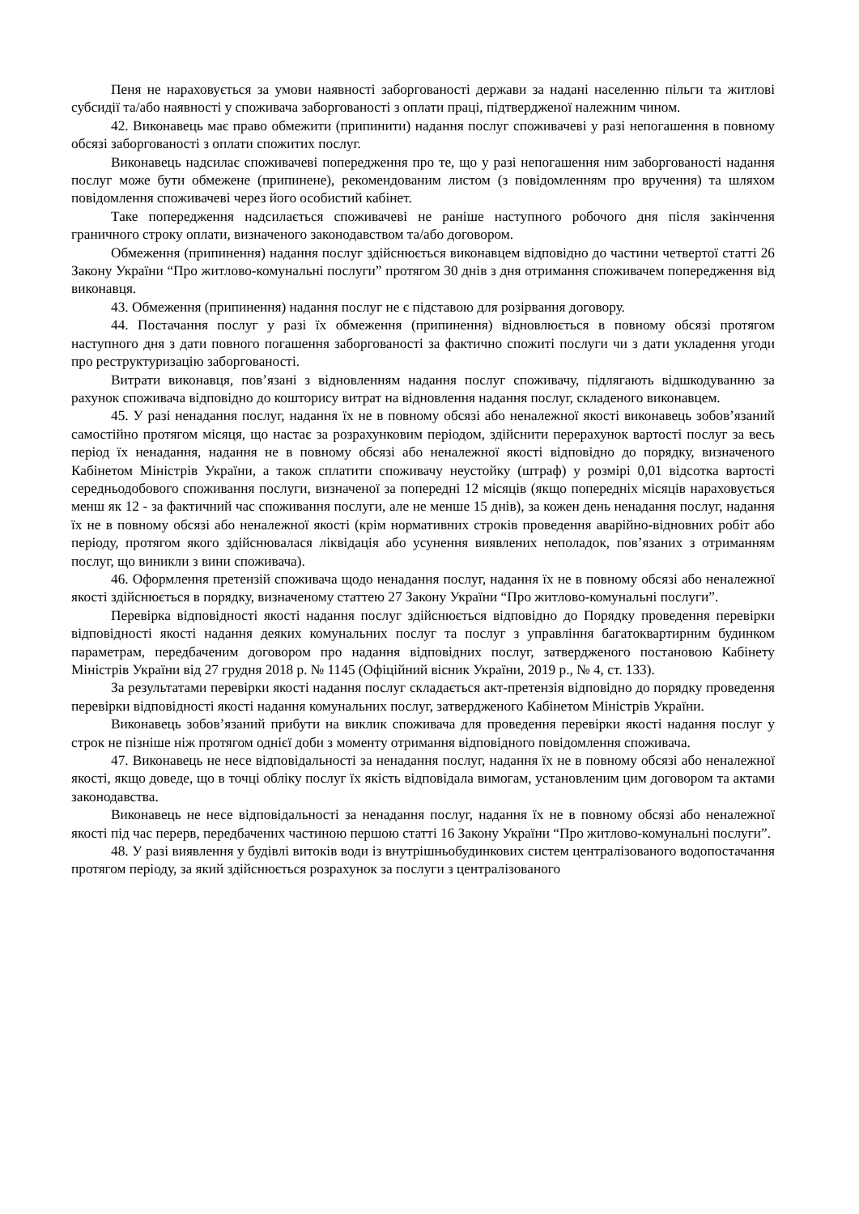Пеня не нараховується за умови наявності заборгованості держави за надані населенню пільги та житлові субсидії та/або наявності у споживача заборгованості з оплати праці, підтвердженої належним чином.
42. Виконавець має право обмежити (припинити) надання послуг споживачеві у разі непогашення в повному обсязі заборгованості з оплати спожитих послуг.
Виконавець надсилає споживачеві попередження про те, що у разі непогашення ним заборгованості надання послуг може бути обмежене (припинене), рекомендованим листом (з повідомленням про вручення) та шляхом повідомлення споживачеві через його особистий кабінет.
Таке попередження надсилається споживачеві не раніше наступного робочого дня після закінчення граничного строку оплати, визначеного законодавством та/або договором.
Обмеження (припинення) надання послуг здійснюється виконавцем відповідно до частини четвертої статті 26 Закону України “Про житлово-комунальні послуги” протягом 30 днів з дня отримання споживачем попередження від виконавця.
43. Обмеження (припинення) надання послуг не є підставою для розірвання договору.
44. Постачання послуг у разі їх обмеження (припинення) відновлюється в повному обсязі протягом наступного дня з дати повного погашення заборгованості за фактично спожиті послуги чи з дати укладення угоди про реструктуризацію заборгованості.
Витрати виконавця, пов’язані з відновленням надання послуг споживачу, підлягають відшкодуванню за рахунок споживача відповідно до кошторису витрат на відновлення надання послуг, складеного виконавцем.
45. У разі ненадання послуг, надання їх не в повному обсязі або неналежної якості виконавець зобов’язаний самостійно протягом місяця, що настає за розрахунковим періодом, здійснити перерахунок вартості послуг за весь період їх ненадання, надання не в повному обсязі або неналежної якості відповідно до порядку, визначеного Кабінетом Міністрів України, а також сплатити споживачу неустойку (штраф) у розмірі 0,01 відсотка вартості середньодобового споживання послуги, визначеної за попередні 12 місяців (якщо попередніх місяців нараховується менш як 12 - за фактичний час споживання послуги, але не менше 15 днів), за кожен день ненадання послуг, надання їх не в повному обсязі або неналежної якості (крім нормативних строків проведення аварійно-відновних робіт або періоду, протягом якого здійснювалася ліквідація або усунення виявлених неполадок, пов’язаних з отриманням послуг, що виникли з вини споживача).
46. Оформлення претензій споживача щодо ненадання послуг, надання їх не в повному обсязі або неналежної якості здійснюється в порядку, визначеному статтею 27 Закону України “Про житлово-комунальні послуги”.
Перевірка відповідності якості надання послуг здійснюється відповідно до Порядку проведення перевірки відповідності якості надання деяких комунальних послуг та послуг з управління багатоквартирним будинком параметрам, передбаченим договором про надання відповідних послуг, затвердженого постановою Кабінету Міністрів України від 27 грудня 2018 р. № 1145 (Офіційний вісник України, 2019 р., № 4, ст. 133).
За результатами перевірки якості надання послуг складається акт-претензія відповідно до порядку проведення перевірки відповідності якості надання комунальних послуг, затвердженого Кабінетом Міністрів України.
Виконавець зобов’язаний прибути на виклик споживача для проведення перевірки якості надання послуг у строк не пізніше ніж протягом однієї доби з моменту отримання відповідного повідомлення споживача.
47. Виконавець не несе відповідальності за ненадання послуг, надання їх не в повному обсязі або неналежної якості, якщо доведе, що в точці обліку послуг їх якість відповідала вимогам, установленим цим договором та актами законодавства.
Виконавець не несе відповідальності за ненадання послуг, надання їх не в повному обсязі або неналежної якості під час перерв, передбачених частиною першою статті 16 Закону України “Про житлово-комунальні послуги”.
48. У разі виявлення у будівлі витоків води із внутрішньобудинкових систем централізованого водопостачання протягом періоду, за який здійснюється розрахунок за послуги з централізованого